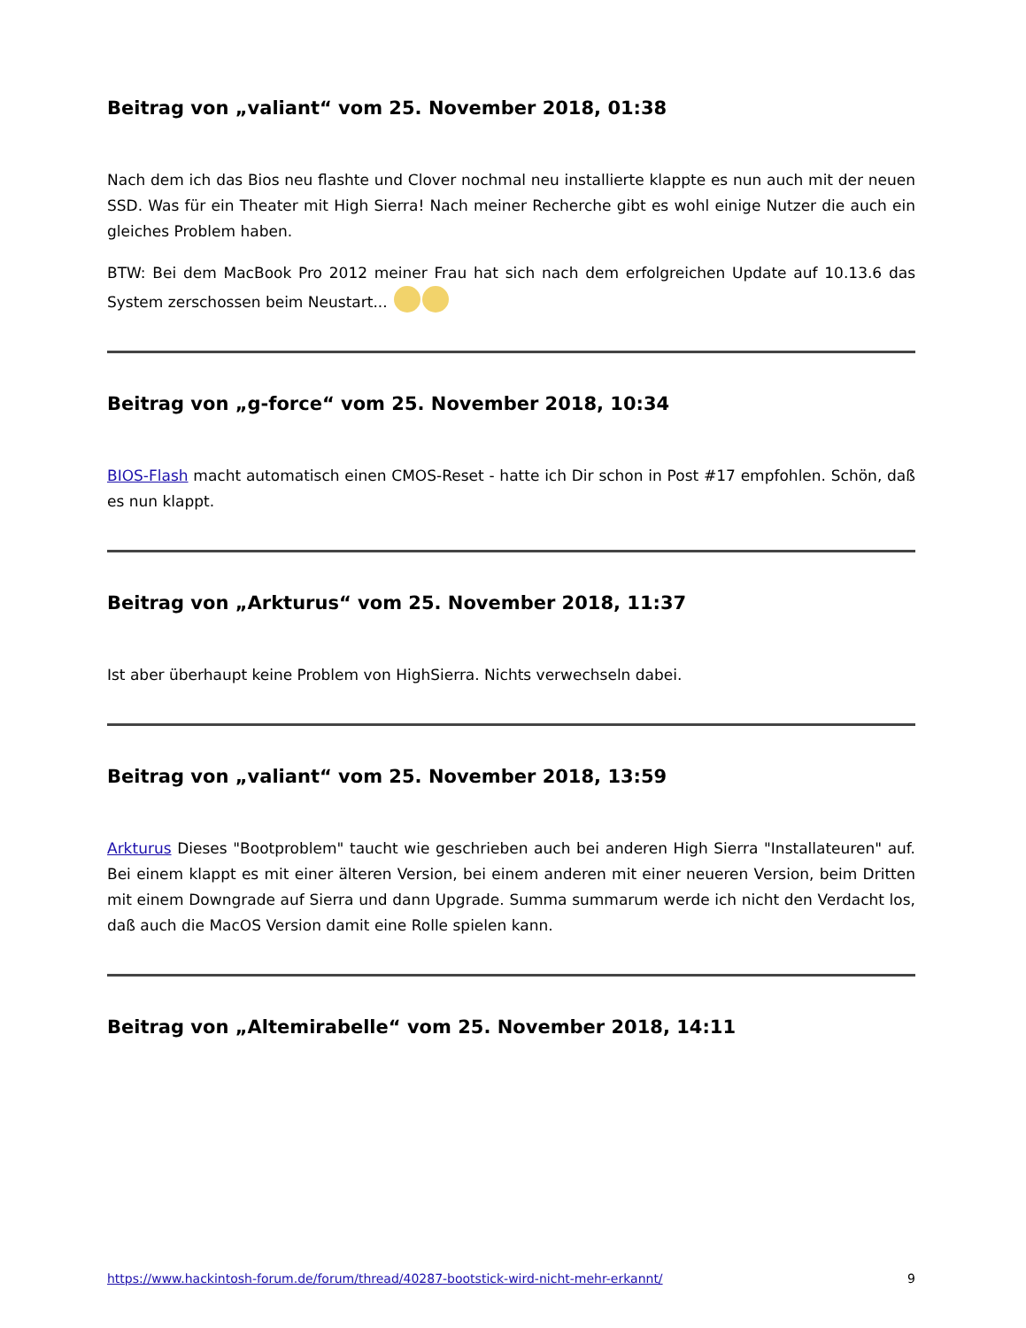Beitrag von „valiant“ vom 25. November 2018, 01:38
Nach dem ich das Bios neu flashte und Clover nochmal neu installierte klappte es nun auch mit der neuen SSD. Was für ein Theater mit High Sierra! Nach meiner Recherche gibt es wohl einige Nutzer die auch ein gleiches Problem haben.
BTW: Bei dem MacBook Pro 2012 meiner Frau hat sich nach dem erfolgreichen Update auf 10.13.6 das System zerschossen beim Neustart...
Beitrag von „g-force“ vom 25. November 2018, 10:34
BIOS-Flash macht automatisch einen CMOS-Reset - hatte ich Dir schon in Post #17 empfohlen. Schön, daß es nun klappt.
Beitrag von „Arkturus“ vom 25. November 2018, 11:37
Ist aber überhaupt keine Problem von HighSierra. Nichts verwechseln dabei.
Beitrag von „valiant“ vom 25. November 2018, 13:59
Arkturus Dieses "Bootproblem" taucht wie geschrieben auch bei anderen High Sierra "Installateuren" auf. Bei einem klappt es mit einer älteren Version, bei einem anderen mit einer neueren Version, beim Dritten mit einem Downgrade auf Sierra und dann Upgrade. Summa summarum werde ich nicht den Verdacht los, daß auch die MacOS Version damit eine Rolle spielen kann.
Beitrag von „Altemirabelle“ vom 25. November 2018, 14:11
https://www.hackintosh-forum.de/forum/thread/40287-bootstick-wird-nicht-mehr-erkannt/ 9